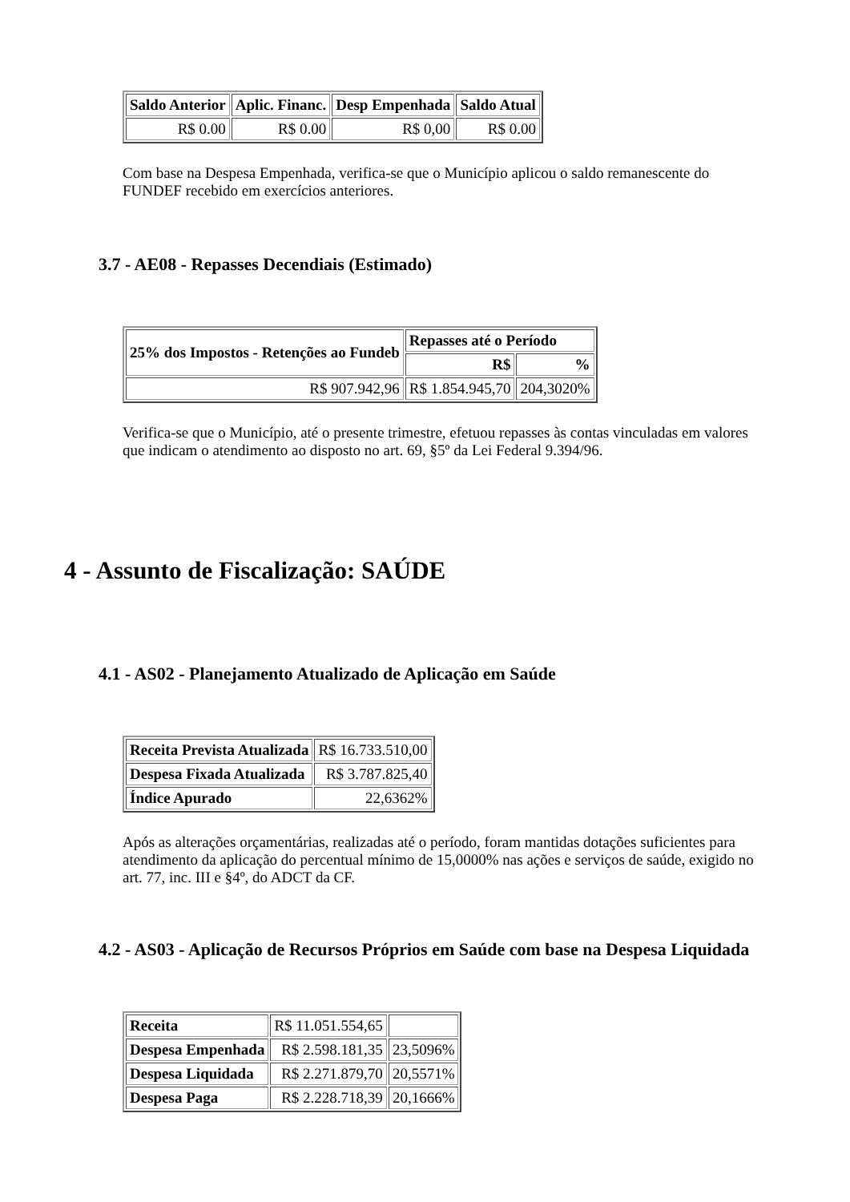| Saldo Anterior | Aplic. Financ. | Desp Empenhada | Saldo Atual |
| --- | --- | --- | --- |
| R$ 0.00 | R$ 0.00 | R$ 0,00 | R$ 0.00 |
Com base na Despesa Empenhada, verifica-se que o Município aplicou o saldo remanescente do FUNDEF recebido em exercícios anteriores.
3.7 - AE08 - Repasses Decendiais (Estimado)
| 25% dos Impostos - Retenções ao Fundeb | Repasses até o Período | |
| --- | --- | --- |
| | R$ | % |
| R$ 907.942,96 | R$ 1.854.945,70 | 204,3020% |
Verifica-se que o Município, até o presente trimestre, efetuou repasses às contas vinculadas em valores que indicam o atendimento ao disposto no art. 69, §5º da Lei Federal 9.394/96.
4 - Assunto de Fiscalização: SAÚDE
4.1 - AS02 - Planejamento Atualizado de Aplicação em Saúde
| Receita Prevista Atualizada | R$ 16.733.510,00 |
| Despesa Fixada Atualizada | R$ 3.787.825,40 |
| Índice Apurado | 22,6362% |
Após as alterações orçamentárias, realizadas até o período, foram mantidas dotações suficientes para atendimento da aplicação do percentual mínimo de 15,0000% nas ações e serviços de saúde, exigido no art. 77, inc. III e §4º, do ADCT da CF.
4.2 - AS03 - Aplicação de Recursos Próprios em Saúde com base na Despesa Liquidada
| Receita | R$ 11.051.554,65 | |
| Despesa Empenhada | R$ 2.598.181,35 | 23,5096% |
| Despesa Liquidada | R$ 2.271.879,70 | 20,5571% |
| Despesa Paga | R$ 2.228.718,39 | 20,1666% |